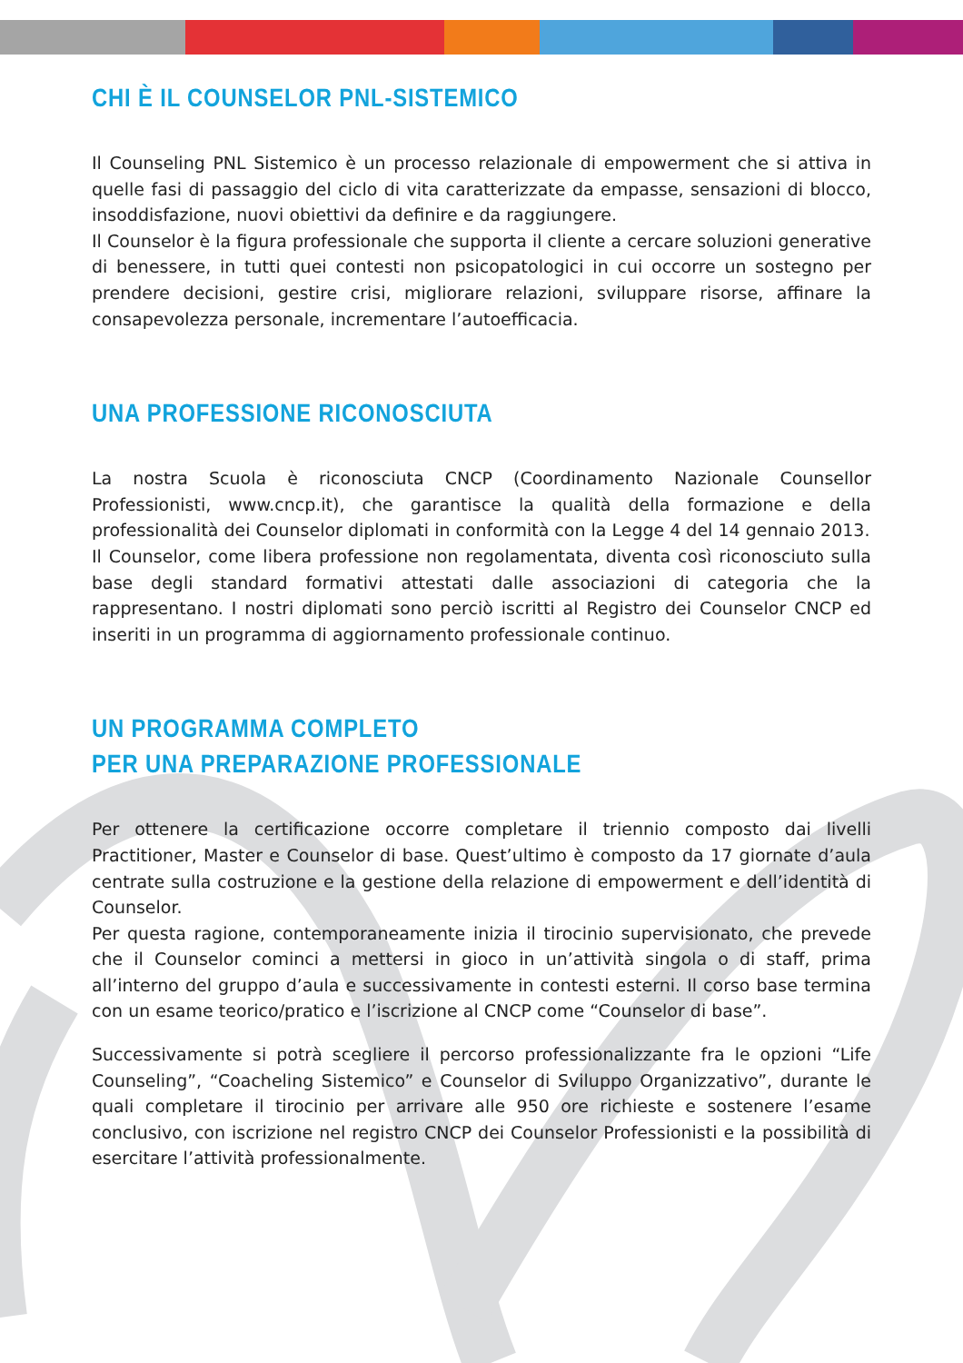CHI È IL COUNSELOR PNL-SISTEMICO
Il Counseling PNL Sistemico è un processo relazionale di empowerment che si attiva in quelle fasi di passaggio del ciclo di vita caratterizzate da empasse, sensazioni di blocco, insoddisfazione, nuovi obiettivi da definire e da raggiungere.
Il Counselor è la figura professionale che supporta il cliente a cercare soluzioni generative di benessere, in tutti quei contesti non psicopatologici in cui occorre un sostegno per prendere decisioni, gestire crisi, migliorare relazioni, sviluppare risorse, affinare la consapevolezza personale, incrementare l’autoefficacia.
UNA PROFESSIONE RICONOSCIUTA
La nostra Scuola è riconosciuta CNCP (Coordinamento Nazionale Counsellor Professionisti, www.cncp.it), che garantisce la qualità della formazione e della professionalità dei Counselor diplomati in conformità con la Legge 4 del 14 gennaio 2013.
Il Counselor, come libera professione non regolamentata, diventa così riconosciuto sulla base degli standard formativi attestati dalle associazioni di categoria che la rappresentano. I nostri diplomati sono perciò iscritti al Registro dei Counselor CNCP ed inseriti in un programma di aggiornamento professionale continuo.
UN PROGRAMMA COMPLETO
PER UNA PREPARAZIONE PROFESSIONALE
Per ottenere la certificazione occorre completare il triennio composto dai livelli Practitioner, Master e Counselor di base. Quest’ultimo è composto da 17 giornate d’aula centrate sulla costruzione e la gestione della relazione di empowerment e dell’identità di Counselor.
Per questa ragione, contemporaneamente inizia il tirocinio supervisionato, che prevede che il Counselor cominci a mettersi in gioco in un’attività singola o di staff, prima all’interno del gruppo d’aula e successivamente in contesti esterni. Il corso base termina con un esame teorico/pratico e l’iscrizione al CNCP come “Counselor di base”.
Successivamente si potrà scegliere il percorso professionalizzante fra le opzioni “Life Counseling”, “Coacheling Sistemico” e Counselor di Sviluppo Organizzativo”, durante le quali completare il tirocinio per arrivare alle 950 ore richieste e sostenere l’esame conclusivo, con iscrizione nel registro CNCP dei Counselor Professionisti e la possibilità di esercitare l’attività professionalmente.